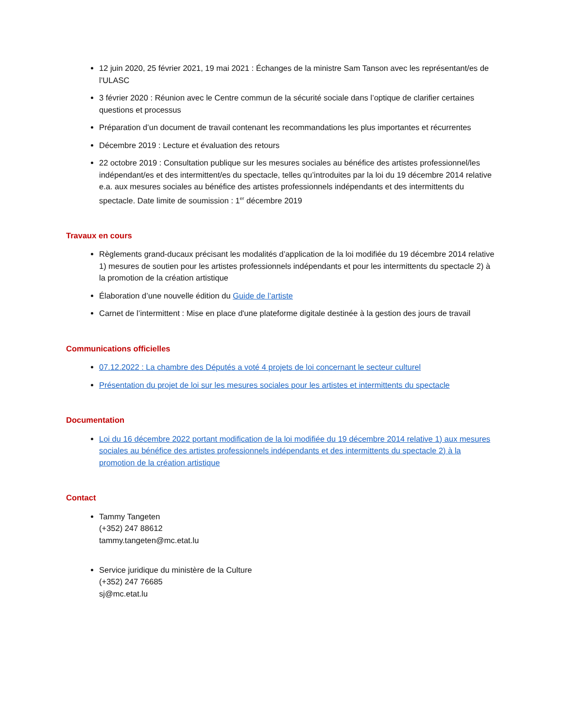12 juin 2020, 25 février 2021, 19 mai 2021 : Échanges de la ministre Sam Tanson avec les représentant/es de l’ULASC
3 février 2020 : Réunion avec le Centre commun de la sécurité sociale dans l’optique de clarifier certaines questions et processus
Préparation d’un document de travail contenant les recommandations les plus importantes et récurrentes
Décembre 2019 : Lecture et évaluation des retours
22 octobre 2019 : Consultation publique sur les mesures sociales au bénéfice des artistes professionnel/les indépendant/es et des intermittent/es du spectacle, telles qu’introduites par la loi du 19 décembre 2014 relative e.a. aux mesures sociales au bénéfice des artistes professionnels indépendants et des intermittents du spectacle. Date limite de soumission : 1<sup>er</sup> décembre 2019
Travaux en cours
Règlements grand-ducaux précisant les modalités d’application de la loi modifiée du 19 décembre 2014 relative 1) mesures de soutien pour les artistes professionnels indépendants et pour les intermittents du spectacle 2) à la promotion de la création artistique
Élaboration d’une nouvelle édition du Guide de l’artiste
Carnet de l’intermittent : Mise en place d'une plateforme digitale destinée à la gestion des jours de travail
Communications officielles
07.12.2022 : La chambre des Députés a voté 4 projets de loi concernant le secteur culturel
Présentation du projet de loi sur les mesures sociales pour les artistes et intermittents du spectacle
Documentation
Loi du 16 décembre 2022 portant modification de la loi modifiée du 19 décembre 2014 relative 1) aux mesures sociales au bénéfice des artistes professionnels indépendants et des intermittents du spectacle 2) à la promotion de la création artistique
Contact
Tammy Tangeten
(+352) 247 88612
tammy.tangeten@mc.etat.lu
Service juridique du ministère de la Culture
(+352) 247 76685
sj@mc.etat.lu